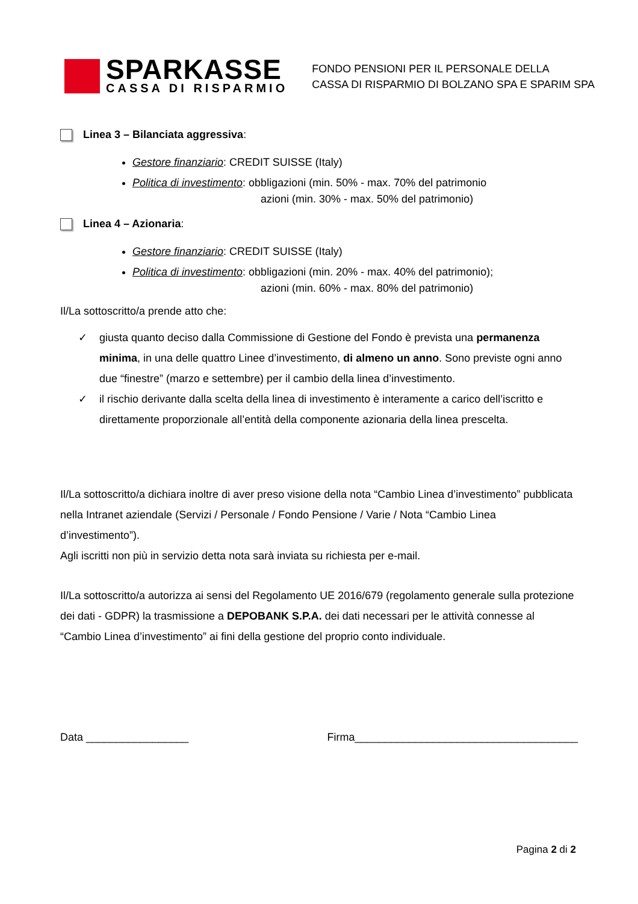SPARKASSE
CASSA DI RISPARMIO
FONDO PENSIONI PER IL PERSONALE DELLA
CASSA DI RISPARMIO DI BOLZANO SPA E SPARIM SPA
Linea 3 – Bilanciata aggressiva:
Gestore finanziario: CREDIT SUISSE (Italy)
Politica di investimento: obbligazioni (min. 50% - max. 70% del patrimonio
azioni (min. 30% - max. 50% del patrimonio)
Linea 4 – Azionaria:
Gestore finanziario: CREDIT SUISSE (Italy)
Politica di investimento: obbligazioni (min. 20% - max. 40% del patrimonio);
azioni (min. 60% - max. 80% del patrimonio)
Il/La sottoscritto/a prende atto che:
✓ giusta quanto deciso dalla Commissione di Gestione del Fondo è prevista una permanenza minima, in una delle quattro Linee d’investimento, di almeno un anno. Sono previste ogni anno due “finestre” (marzo e settembre) per il cambio della linea d’investimento.
✓ il rischio derivante dalla scelta della linea di investimento è interamente a carico dell’iscritto e direttamente proporzionale all’entità della componente azionaria della linea prescelta.
Il/La sottoscritto/a dichiara inoltre di aver preso visione della nota “Cambio Linea d’investimento” pubblicata nella Intranet aziendale (Servizi / Personale / Fondo Pensione / Varie / Nota “Cambio Linea d’investimento”).
Agli iscritti non più in servizio detta nota sarà inviata su richiesta per e-mail.
Il/La sottoscritto/a autorizza ai sensi del Regolamento UE 2016/679 (regolamento generale sulla protezione dei dati - GDPR) la trasmissione a DEPOBANK S.P.A. dei dati necessari per le attività connesse al “Cambio Linea d’investimento” ai fini della gestione del proprio conto individuale.
Data _________________ Firma_____________________________________
Pagina 2 di 2